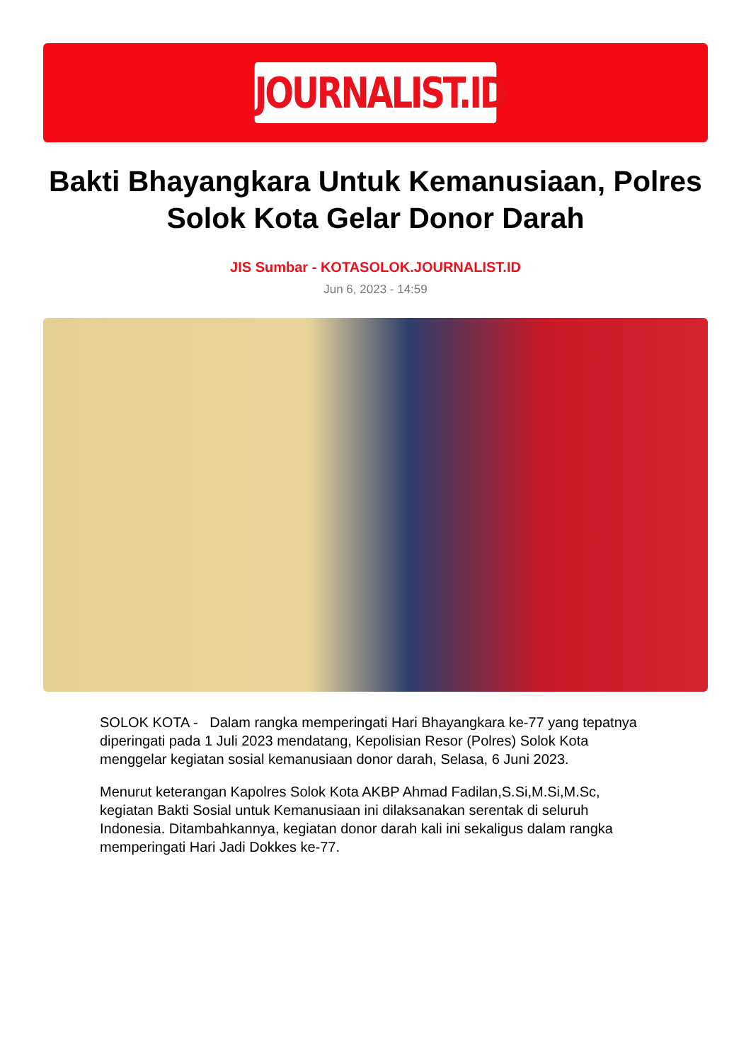JOURNALIST.ID
Bakti Bhayangkara Untuk Kemanusiaan, Polres Solok Kota Gelar Donor Darah
JIS Sumbar - KOTASOLOK.JOURNALIST.ID
Jun 6, 2023 - 14:59
SOLOK KOTA - Dalam rangka memperingati Hari Bhayangkara ke-77 yang tepatnya diperingati pada 1 Juli 2023 mendatang, Kepolisian Resor (Polres) Solok Kota menggelar kegiatan sosial kemanusiaan donor darah, Selasa, 6 Juni 2023.
Menurut keterangan Kapolres Solok Kota AKBP Ahmad Fadilan,S.Si,M.Si,M.Sc, kegiatan Bakti Sosial untuk Kemanusiaan ini dilaksanakan serentak di seluruh Indonesia. Ditambahkannya, kegiatan donor darah kali ini sekaligus dalam rangka memperingati Hari Jadi Dokkes ke-77.